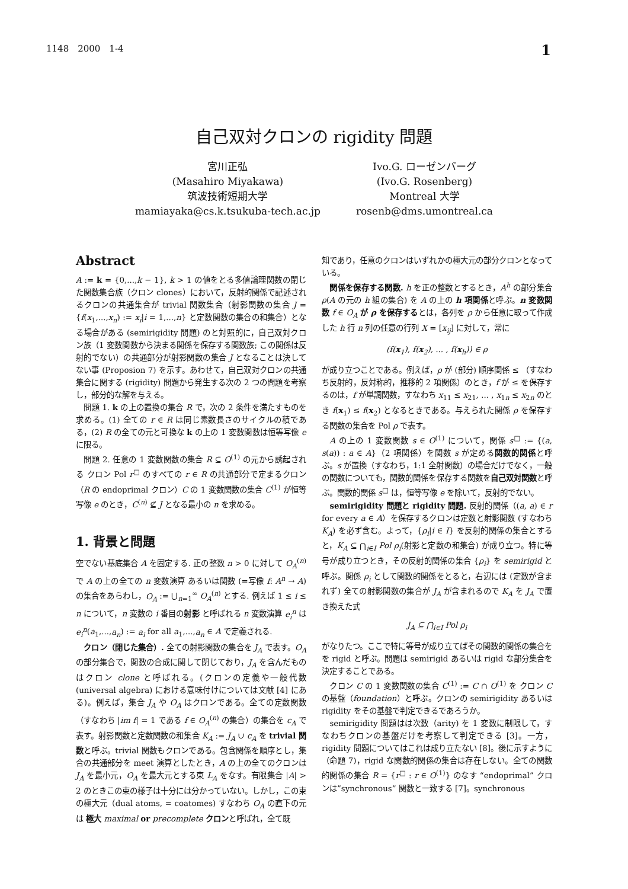1148　2000　1-4 1
自己双対クロンの rigidity 問題
宮川正弘
(Masahiro Miyakawa)
筑波技術短期大学
mamiayaka@cs.k.tsukuba-tech.ac.jp
Ivo.G. ローゼンバーグ
(Ivo.G. Rosenberg)
Montreal 大学
rosenb@dms.umontreal.ca
Abstract
A := k = {0,...,k − 1}, k > 1 の値をとる多値論理関数の閉じた関数集合族（クロン clones）において，反射的関係で記述されるクロンの共通集合が trivial 関数集合（射影関数の集合 J = {f(x<sub>1</sub>,...,x<sub>n</sub>) := x<sub>i</sub>|i = 1,...,n} と定数関数の集合の和集合）となる場合がある (semirigidity 問題) のと対照的に，自己双対クロン族（1 変数関数から決まる関係を保存する関数族; この関係は反射的でない）の共通部分が射影関数の集合 J となることは決してない事 (Proposion 7) を示す。あわせて，自己双対クロンの共通集合に関する (rigidity) 問題から発生する次の 2 つの問題を考察し，部分的な解を与える。
問題 1. k の上の置換の集合 R で，次の 2 条件を満たすものを求める。(1) 全ての r ∈ R は同じ素数長さのサイクルの積である，(2) R の全ての元と可換な k の上の 1 変数関数は恒等写像 e に限る。
問題 2. 任意の 1 変数関数の集合 R ⊆ O<sup>(1)</sup> の元から誘起される クロン Pol r<sup>□</sup> のすべての r ∈ R の共通部分で定まるクロン（R の endoprimal クロン）C の 1 変数関数の集合 C<sup>(1)</sup> が恒等写像 e のとき，C<sup>(n)</sup> ⊈ J となる最小の n を求める。
1. 背景と問題
空でない基底集合 A を固定する. 正の整数 n > 0 に対して O<sub>A</sub><sup>(n)</sup> で A の上の全ての n 変数演算 あるいは関数 (=写像 f: A<sup>n</sup> → A) の集合をあらわし，O<sub>A</sub> := ⋃<sub>n=1</sub><sup>∞</sup> O<sub>A</sub><sup>(n)</sup> とする. 例えば 1 ≤ i ≤ n について，n 変数の i 番目の射影 と呼ばれる n 変数演算 e<sub>i</sub><sup>n</sup> は e<sub>i</sub><sup>n</sup>(a<sub>1</sub>,...,a<sub>n</sub>) := a<sub>i</sub> for all a<sub>1</sub>,...,a<sub>n</sub> ∈ A で定義される.
クロン（閉じた集合）. 全ての射影関数の集合を J<sub>A</sub> で表す。O<sub>A</sub> の部分集合で，関数の合成に関して閉じており，J<sub>A</sub> を含んだものはクロン clone と呼ばれる。(クロンの定義や一般代数 (universal algebra) における意味付けについては文献 [4] にある)。例えば，集合 J<sub>A</sub> や O<sub>A</sub> はクロンである。全ての定数関数（すなわち |im f| = 1 である f ∈ O<sub>A</sub><sup>(n)</sup> の集合）の集合を c<sub>A</sub> で表す。射影関数と定数関数の和集合 K<sub>A</sub> := J<sub>A</sub> ∪ c<sub>A</sub> を trivial 関数と呼ぶ。trivial 関数もクロンである。包含関係を順序とし，集合の共通部分を meet 演算としたとき，A の上の全てのクロンは J<sub>A</sub> を最小元，O<sub>A</sub> を最大元とする束 L<sub>A</sub> をなす。有限集合 |A| > 2 のときこの束の様子は十分には分かっていない。しかし，この束の極大元（dual atoms, = coatomes) すなわち O<sub>A</sub> の直下の元は 極大 maximal or precomplete クロンと呼ばれ，全て既
知であり，任意のクロンはいずれかの極大元の部分クロンとなっている。
関係を保存する関数. h を正の整数とするとき，A<sup>h</sup> の部分集合 ρ(A の元の h 組の集合) を A の上の h 項関係と呼ぶ。n 変数関数 f ∈ O<sub>A</sub> が ρ を保存するとは，各列を ρ から任意に取って作成した h 行 n 列の任意の行列 X = [x<sub>ij</sub>] に対して，常に
(f(x<sub>1</sub>), f(x<sub>2</sub>), ... , f(x<sub>h</sub>)) ∈ ρ
が成り立つことである。例えば，ρ が (部分) 順序関係 ≤ （すなわち反射的，反対称的，推移的 2 項関係）のとき，f が ≤ を保存するのは，f が単調関数，すなわち x<sub>11</sub> ≤ x<sub>21</sub>, ... , x<sub>1n</sub> ≤ x<sub>2n</sub> のとき f(x<sub>1</sub>) ≤ f(x<sub>2</sub>) となるときである。与えられた関係 ρ を保存する関数の集合を Pol ρ で表す。
A の上の 1 変数関数 s ∈ O<sup>(1)</sup> について，関係 s<sup>□</sup> := {(a, s(a)) : a ∈ A}（2 項関係）を関数 s が定める関数的関係と呼ぶ。s が置換（すなわち，1:1 全射関数）の場合だけでなく，一般の関数についても，関数的関係を保存する関数を自己双対関数と呼ぶ。関数的関係 s<sup>□</sup> は，恒等写像 e を除いて，反射的でない。
semirigidity 問題と rigidity 問題. 反射的関係（(a, a) ∈ r for every a ∈ A）を保存するクロンは定数と射影関数 (すなわち K<sub>A</sub>) を必ず含む。よって，{ρ<sub>i</sub>|i ∈ I} を反射的関係の集合とすると，K<sub>A</sub> ⊆ ⋂<sub>i∈I</sub> Pol ρ<sub>i</sub>(射影と定数の和集合) が成り立つ。特に等号が成り立つとき，その反射的関係の集合 {ρ<sub>i</sub>} を semirigid と呼ぶ。関係 ρ<sub>i</sub> として関数的関係をとると，右辺には (定数が含まれず) 全ての射影関数の集合が J<sub>A</sub> が含まれるので K<sub>A</sub> を J<sub>A</sub> で置き換えた式
J<sub>A</sub> ⊆ ⋂<sub>i∈I</sub> Pol ρ<sub>i</sub>
がなりたつ。ここで特に等号が成り立てばその関数的関係の集合をを rigid と呼ぶ。問題は semirigid あるいは rigid な部分集合を決定することである。
クロン C の 1 変数関数の集合 C<sup>(1)</sup> := C ∩ O<sup>(1)</sup> を クロン C の基盤（foundation）と呼ぶ。クロンの semirigidity あるいは rigidity をその基盤で判定できるであろうか。
semirigidity 問題はは次数（arity) を 1 変数に制限して，すなわちクロンの基盤だけを考察して判定できる [3]。一方，rigidity 問題についてはこれは成り立たない [8]。後に示すように（命題 7)，rigid な関数的関係の集合は存在しない。全ての関数的関係の集合 R = {r<sup>□</sup> : r ∈ O<sup>(1)</sup>} のなす “endoprimal” クロンは”synchronous” 関数と一致する [7]。synchronous